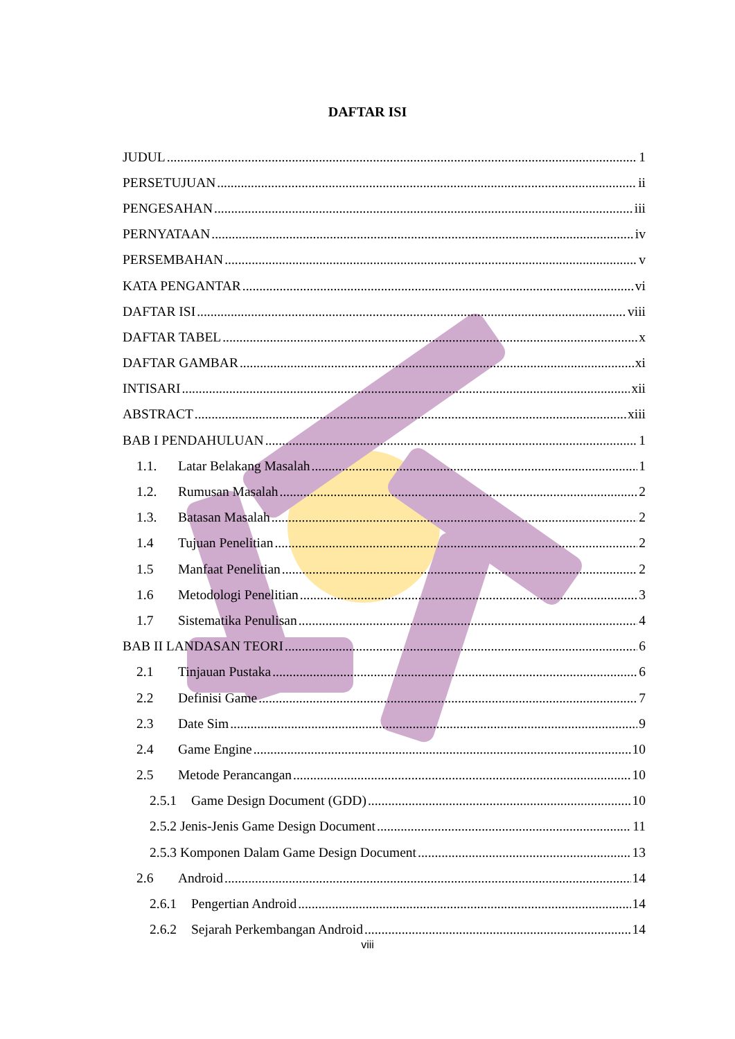DAFTAR ISI
JUDUL 1
PERSETUJUAN ii
PENGESAHAN iii
PERNYATAAN iv
PERSEMBAHAN v
KATA PENGANTAR vi
DAFTAR ISI viii
DAFTAR TABEL x
DAFTAR GAMBAR xi
INTISARI xii
ABSTRACT xiii
BAB I PENDAHULUAN 1
1.1. Latar Belakang Masalah 1
1.2. Rumusan Masalah 2
1.3. Batasan Masalah 2
1.4 Tujuan Penelitian 2
1.5 Manfaat Penelitian 2
1.6 Metodologi Penelitian 3
1.7 Sistematika Penulisan 4
BAB II LANDASAN TEORI 6
2.1 Tinjauan Pustaka 6
2.2 Definisi Game 7
2.3 Date Sim 9
2.4 Game Engine 10
2.5 Metode Perancangan 10
2.5.1 Game Design Document (GDD) 10
2.5.2 Jenis-Jenis Game Design Document 11
2.5.3 Komponen Dalam Game Design Document 13
2.6 Android 14
2.6.1 Pengertian Android 14
2.6.2 Sejarah Perkembangan Android 14
viii